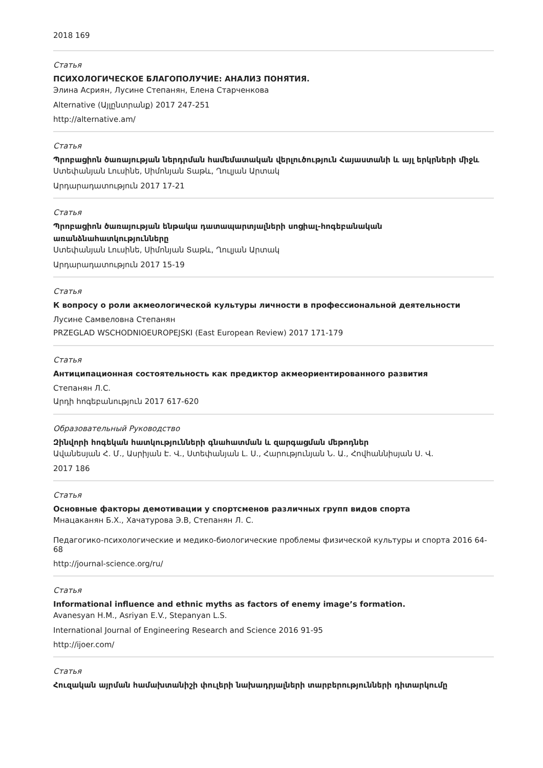2018 169
Статья
ПСИХОЛОГИЧЕСКОЕ БЛАГОПОЛУЧИЕ: АНАЛИЗ ПОНЯТИЯ.
Элина Асриян, Лусине Степанян, Елена Старченкова
Alternative (Այլընտրանք) 2017 247-251
http://alternative.am/
Статья
Պրոբացիոն ծառայության ներդրման համեմատական վերլուծություն Հայաստանի և այլ երկրների միջև
Ստեփանյան Լուսինե, Սիմոնյան Տաթև, Ղուլյան Արտակ
Արդարադատություն 2017 17-21
Статья
Պրոբացիոն ծառայության ենթակա դատապարտյալների սոցիալ-հոգեբանական առանձնահատկությունները
Ստեփանյան Լուսինե, Սիմոնյան Տաթև, Ղուլյան Արտակ
Արդարադատություն 2017 15-19
Статья
К вопросу о роли акмеологической культуры личности в профессиональной деятельности
Лусине Самвеловна Степанян
PRZEGLAD WSCHODNIOEUROPEJSKI (East European Review) 2017 171-179
Статья
Антиципационная состоятельность как предиктор акмеориентированного развития
Степанян Л.С.
Արդի հոգեբանություն 2017 617-620
Образовательный Руководство
Զինվորի հոգեկան հատկությունների գնահատման և զարգացման մեթոդներ
Ավանեսյան Հ. Մ., Ասրիյան Է. Վ., Ստեփանյան Լ. Ս., Հարությունյան Ն. Ա., Հովհաննիսյան Ս. Վ.
2017 186
Статья
Основные факторы демотивации у спортсменов различных групп видов спорта
Мнацаканян Б.Х., Хачатурова Э.В, Степанян Л. С.
Педагогико-психологические и медико-биологические проблемы физической культуры и спорта 2016 64-68
http://journal-science.org/ru/
Статья
Informational influence and ethnic myths as factors of enemy image’s formation.
Avanesyan H.M., Asriyan E.V., Stepanyan L.S.
International Journal of Engineering Research and Science 2016 91-95
http://ijoer.com/
Статья
Հուզական այրման համախտանիշի փուլերի նախադրյալների տարբերությունների դիտարկումը